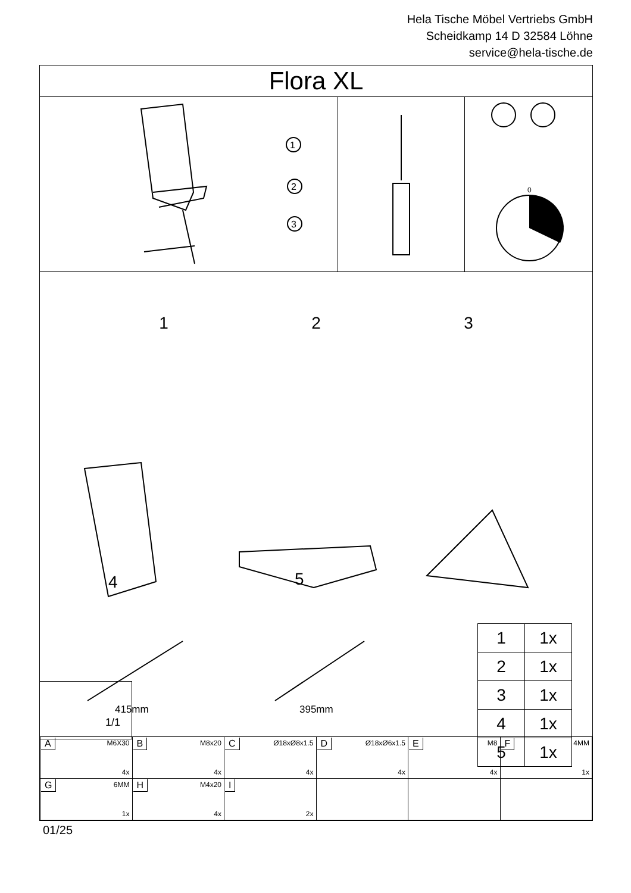Hela Tische Möbel Vertriebs GmbH
Scheidkamp 14 D 32584 Löhne
service@hela-tische.de
Flora XL
1
2
3
0
1 2 3
4 5
415mm 395mm
| 1 | 1x |
| 2 | 1x |
| 3 | 1x |
| 4 | 1x |
| 5 | 1x |
1/1
| A M6X30 4x | B M8x20 4x | C Ø18xØ8x1.5 4x | D Ø18xØ6x1.5 4x | E M8 4x | F 4MM 1x |
| G 6MM 1x | H M4x20 4x | I 2x | | | |
01/25